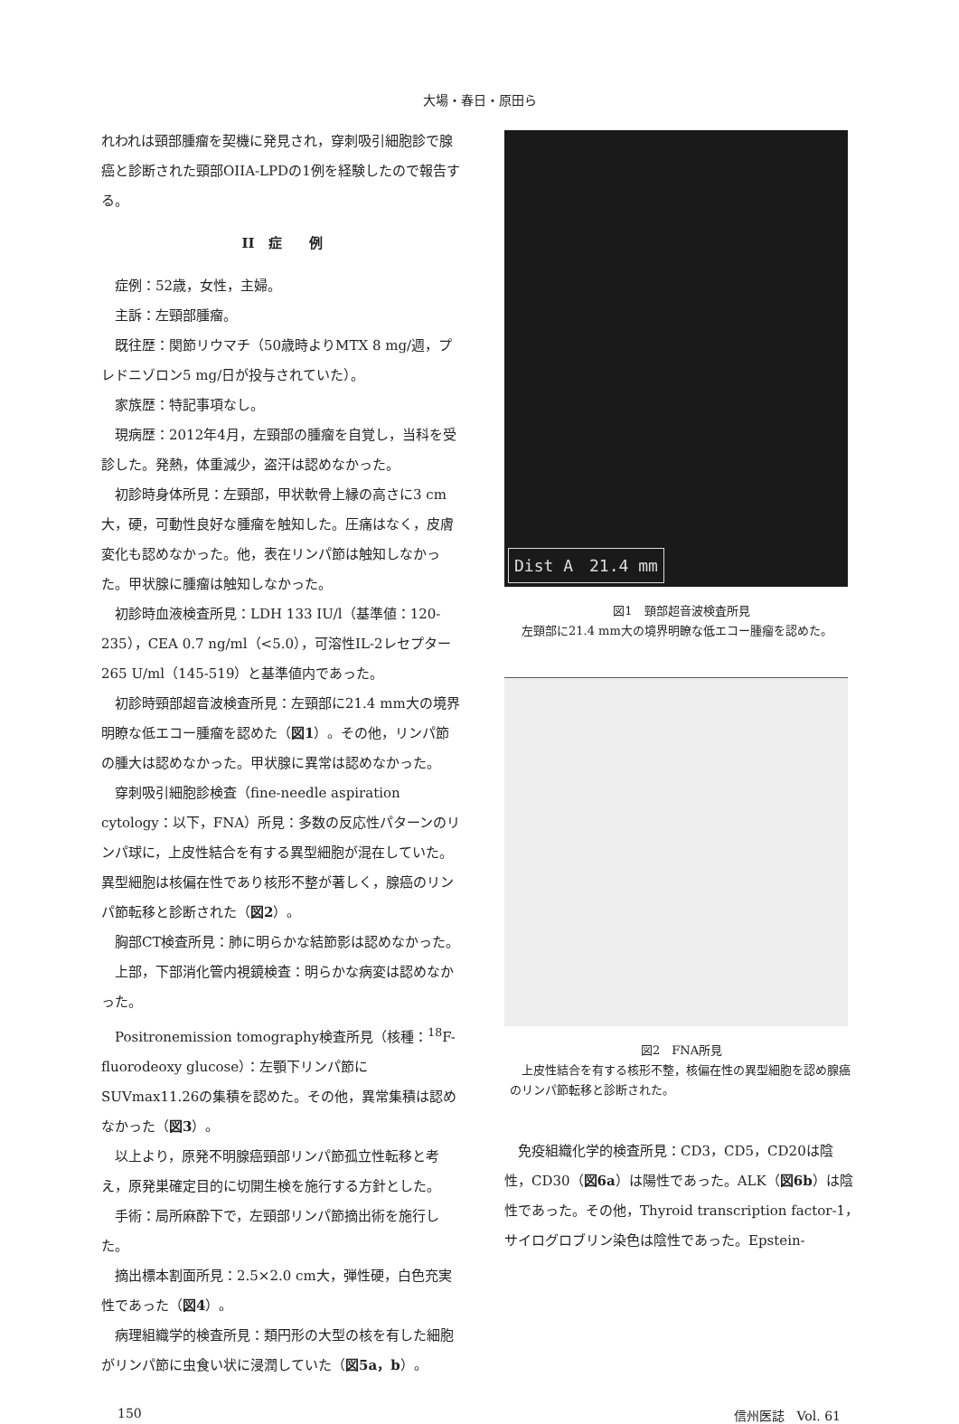大場・春日・原田ら
れわれは頸部腫瘤を契機に発見され，穿刺吸引細胞診で腺癌と診断された頸部OIIA-LPDの1例を経験したので報告する。
II　症　　例
症例：52歳，女性，主婦。
主訴：左頸部腫瘤。
既往歴：関節リウマチ（50歳時よりMTX 8 mg/週，プレドニゾロン5 mg/日が投与されていた）。
家族歴：特記事項なし。
現病歴：2012年4月，左頸部の腫瘤を自覚し，当科を受診した。発熱，体重減少，盗汗は認めなかった。
初診時身体所見：左頸部，甲状軟骨上縁の高さに3 cm大，硬，可動性良好な腫瘤を触知した。圧痛はなく，皮膚変化も認めなかった。他，表在リンパ節は触知しなかった。甲状腺に腫瘤は触知しなかった。
初診時血液検査所見：LDH 133 IU/l（基準値：120-235），CEA 0.7 ng/ml（<5.0），可溶性IL-2レセプター 265 U/ml（145-519）と基準値内であった。
初診時頸部超音波検査所見：左頸部に21.4 mm大の境界明瞭な低エコー腫瘤を認めた（図1）。その他，リンパ節の腫大は認めなかった。甲状腺に異常は認めなかった。
穿刺吸引細胞診検査（fine-needle aspiration cytology：以下，FNA）所見：多数の反応性パターンのリンパ球に，上皮性結合を有する異型細胞が混在していた。異型細胞は核偏在性であり核形不整が著しく，腺癌のリンパ節転移と診断された（図2）。
胸部CT検査所見：肺に明らかな結節影は認めなかった。
上部，下部消化管内視鏡検査：明らかな病変は認めなかった。
Positronemission tomography検査所見（核種：<sup>18</sup>F-fluorodeoxy glucose）：左顎下リンパ節にSUVmax11.26の集積を認めた。その他，異常集積は認めなかった（図3）。
以上より，原発不明腺癌頸部リンパ節孤立性転移と考え，原発巣確定目的に切開生検を施行する方針とした。
手術：局所麻酔下で，左頸部リンパ節摘出術を施行した。
摘出標本割面所見：2.5×2.0 cm大，弾性硬，白色充実性であった（図4）。
病理組織学的検査所見：類円形の大型の核を有した細胞がリンパ節に虫食い状に浸潤していた（図5a，b）。
Dist A　21.4 mm
図1　頸部超音波検査所見
　左頸部に21.4 mm大の境界明瞭な低エコー腫瘤を認めた。
図2　FNA所見
　上皮性結合を有する核形不整，核偏在性の異型細胞を認め腺癌のリンパ節転移と診断された。
免疫組織化学的検査所見：CD3，CD5，CD20は陰性，CD30（図6a）は陽性であった。ALK（図6b）は陰性であった。その他，Thyroid transcription factor-1，サイログロブリン染色は陰性であった。Epstein-
150 信州医誌　Vol. 61